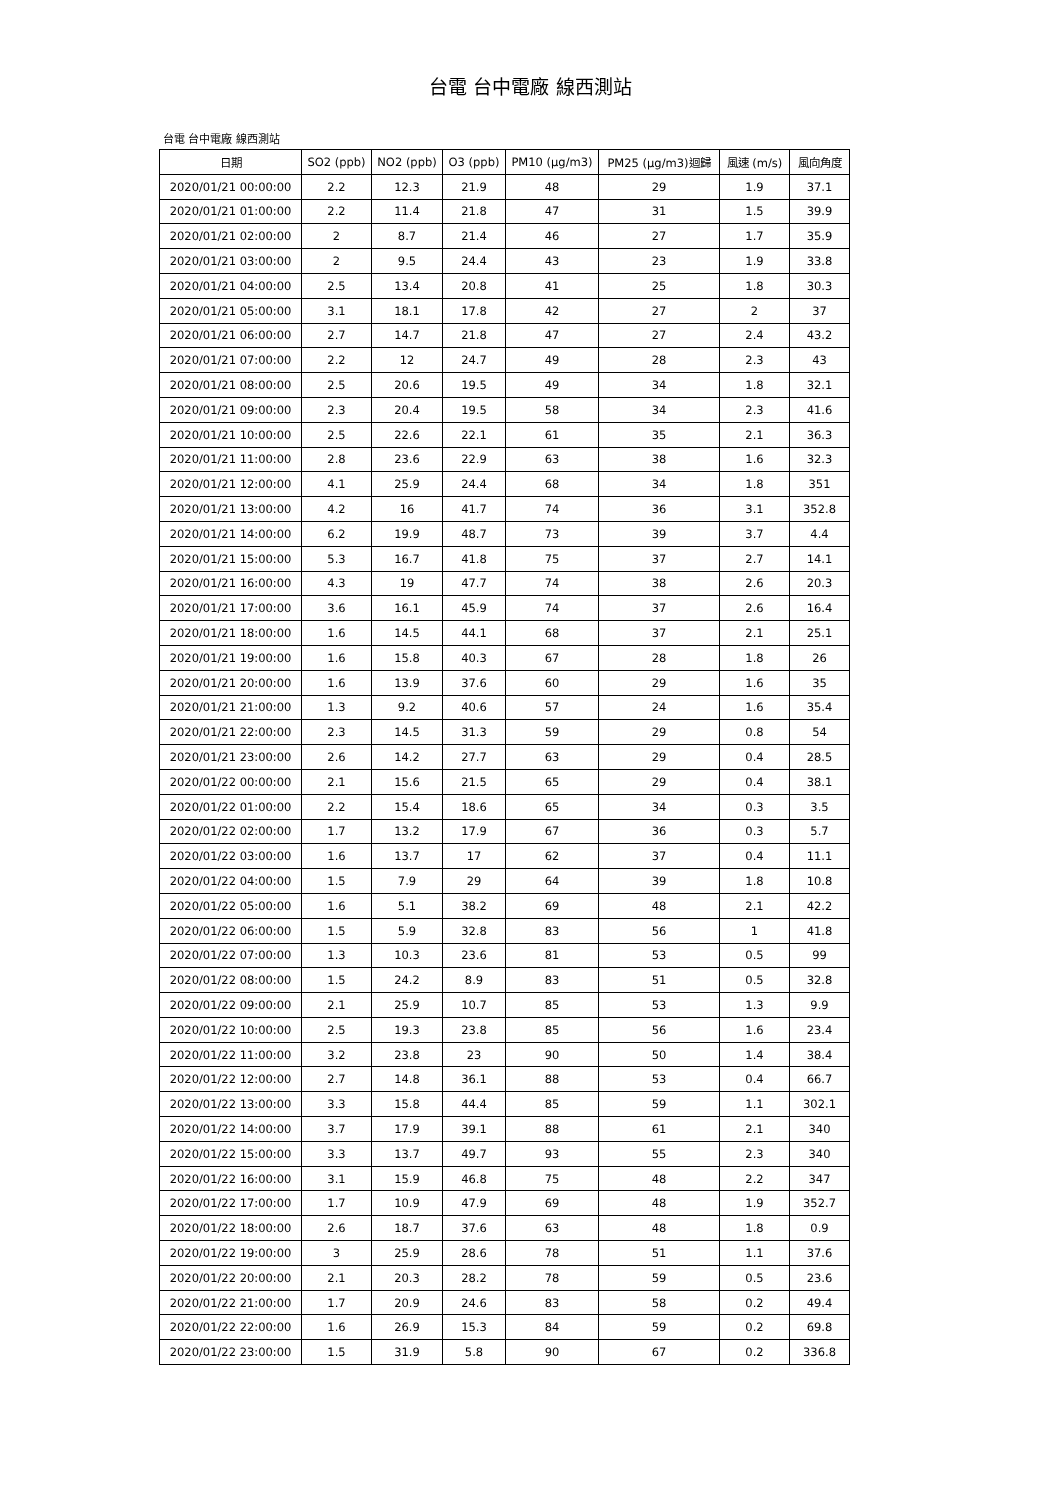台電 台中電廠 線西測站
台電 台中電廠 線西測站
| 日期 | SO2 (ppb) | NO2 (ppb) | O3 (ppb) | PM10 (μg/m3) | PM25 (μg/m3)迴歸 | 風速 (m/s) | 風向角度 |
| --- | --- | --- | --- | --- | --- | --- | --- |
| 2020/01/21 00:00:00 | 2.2 | 12.3 | 21.9 | 48 | 29 | 1.9 | 37.1 |
| 2020/01/21 01:00:00 | 2.2 | 11.4 | 21.8 | 47 | 31 | 1.5 | 39.9 |
| 2020/01/21 02:00:00 | 2 | 8.7 | 21.4 | 46 | 27 | 1.7 | 35.9 |
| 2020/01/21 03:00:00 | 2 | 9.5 | 24.4 | 43 | 23 | 1.9 | 33.8 |
| 2020/01/21 04:00:00 | 2.5 | 13.4 | 20.8 | 41 | 25 | 1.8 | 30.3 |
| 2020/01/21 05:00:00 | 3.1 | 18.1 | 17.8 | 42 | 27 | 2 | 37 |
| 2020/01/21 06:00:00 | 2.7 | 14.7 | 21.8 | 47 | 27 | 2.4 | 43.2 |
| 2020/01/21 07:00:00 | 2.2 | 12 | 24.7 | 49 | 28 | 2.3 | 43 |
| 2020/01/21 08:00:00 | 2.5 | 20.6 | 19.5 | 49 | 34 | 1.8 | 32.1 |
| 2020/01/21 09:00:00 | 2.3 | 20.4 | 19.5 | 58 | 34 | 2.3 | 41.6 |
| 2020/01/21 10:00:00 | 2.5 | 22.6 | 22.1 | 61 | 35 | 2.1 | 36.3 |
| 2020/01/21 11:00:00 | 2.8 | 23.6 | 22.9 | 63 | 38 | 1.6 | 32.3 |
| 2020/01/21 12:00:00 | 4.1 | 25.9 | 24.4 | 68 | 34 | 1.8 | 351 |
| 2020/01/21 13:00:00 | 4.2 | 16 | 41.7 | 74 | 36 | 3.1 | 352.8 |
| 2020/01/21 14:00:00 | 6.2 | 19.9 | 48.7 | 73 | 39 | 3.7 | 4.4 |
| 2020/01/21 15:00:00 | 5.3 | 16.7 | 41.8 | 75 | 37 | 2.7 | 14.1 |
| 2020/01/21 16:00:00 | 4.3 | 19 | 47.7 | 74 | 38 | 2.6 | 20.3 |
| 2020/01/21 17:00:00 | 3.6 | 16.1 | 45.9 | 74 | 37 | 2.6 | 16.4 |
| 2020/01/21 18:00:00 | 1.6 | 14.5 | 44.1 | 68 | 37 | 2.1 | 25.1 |
| 2020/01/21 19:00:00 | 1.6 | 15.8 | 40.3 | 67 | 28 | 1.8 | 26 |
| 2020/01/21 20:00:00 | 1.6 | 13.9 | 37.6 | 60 | 29 | 1.6 | 35 |
| 2020/01/21 21:00:00 | 1.3 | 9.2 | 40.6 | 57 | 24 | 1.6 | 35.4 |
| 2020/01/21 22:00:00 | 2.3 | 14.5 | 31.3 | 59 | 29 | 0.8 | 54 |
| 2020/01/21 23:00:00 | 2.6 | 14.2 | 27.7 | 63 | 29 | 0.4 | 28.5 |
| 2020/01/22 00:00:00 | 2.1 | 15.6 | 21.5 | 65 | 29 | 0.4 | 38.1 |
| 2020/01/22 01:00:00 | 2.2 | 15.4 | 18.6 | 65 | 34 | 0.3 | 3.5 |
| 2020/01/22 02:00:00 | 1.7 | 13.2 | 17.9 | 67 | 36 | 0.3 | 5.7 |
| 2020/01/22 03:00:00 | 1.6 | 13.7 | 17 | 62 | 37 | 0.4 | 11.1 |
| 2020/01/22 04:00:00 | 1.5 | 7.9 | 29 | 64 | 39 | 1.8 | 10.8 |
| 2020/01/22 05:00:00 | 1.6 | 5.1 | 38.2 | 69 | 48 | 2.1 | 42.2 |
| 2020/01/22 06:00:00 | 1.5 | 5.9 | 32.8 | 83 | 56 | 1 | 41.8 |
| 2020/01/22 07:00:00 | 1.3 | 10.3 | 23.6 | 81 | 53 | 0.5 | 99 |
| 2020/01/22 08:00:00 | 1.5 | 24.2 | 8.9 | 83 | 51 | 0.5 | 32.8 |
| 2020/01/22 09:00:00 | 2.1 | 25.9 | 10.7 | 85 | 53 | 1.3 | 9.9 |
| 2020/01/22 10:00:00 | 2.5 | 19.3 | 23.8 | 85 | 56 | 1.6 | 23.4 |
| 2020/01/22 11:00:00 | 3.2 | 23.8 | 23 | 90 | 50 | 1.4 | 38.4 |
| 2020/01/22 12:00:00 | 2.7 | 14.8 | 36.1 | 88 | 53 | 0.4 | 66.7 |
| 2020/01/22 13:00:00 | 3.3 | 15.8 | 44.4 | 85 | 59 | 1.1 | 302.1 |
| 2020/01/22 14:00:00 | 3.7 | 17.9 | 39.1 | 88 | 61 | 2.1 | 340 |
| 2020/01/22 15:00:00 | 3.3 | 13.7 | 49.7 | 93 | 55 | 2.3 | 340 |
| 2020/01/22 16:00:00 | 3.1 | 15.9 | 46.8 | 75 | 48 | 2.2 | 347 |
| 2020/01/22 17:00:00 | 1.7 | 10.9 | 47.9 | 69 | 48 | 1.9 | 352.7 |
| 2020/01/22 18:00:00 | 2.6 | 18.7 | 37.6 | 63 | 48 | 1.8 | 0.9 |
| 2020/01/22 19:00:00 | 3 | 25.9 | 28.6 | 78 | 51 | 1.1 | 37.6 |
| 2020/01/22 20:00:00 | 2.1 | 20.3 | 28.2 | 78 | 59 | 0.5 | 23.6 |
| 2020/01/22 21:00:00 | 1.7 | 20.9 | 24.6 | 83 | 58 | 0.2 | 49.4 |
| 2020/01/22 22:00:00 | 1.6 | 26.9 | 15.3 | 84 | 59 | 0.2 | 69.8 |
| 2020/01/22 23:00:00 | 1.5 | 31.9 | 5.8 | 90 | 67 | 0.2 | 336.8 |